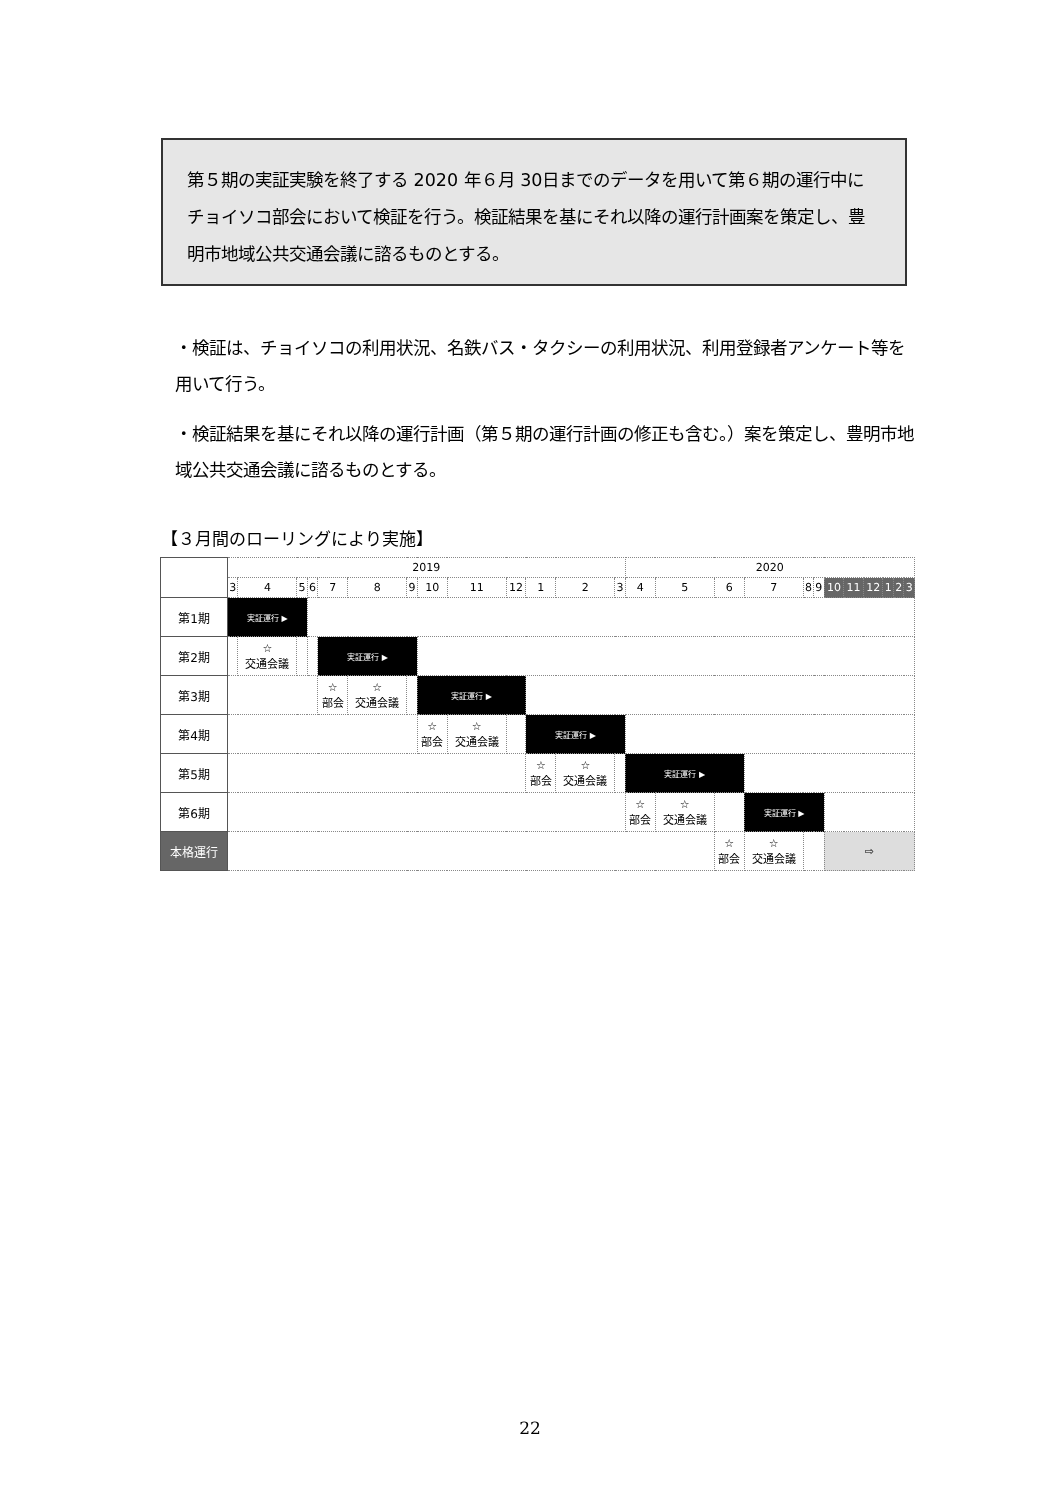第５期の実証実験を終了する 2020 年６月 30日までのデータを用いて第６期の運行中にチョイソコ部会において検証を行う。検証結果を基にそれ以降の運行計画案を策定し、豊明市地域公共交通会議に諮るものとする。
・検証は、チョイソコの利用状況、名鉄バス・タクシーの利用状況、利用登録者アンケート等を用いて行う。
・検証結果を基にそれ以降の運行計画（第５期の運行計画の修正も含む。）案を策定し、豊明市地域公共交通会議に諮るものとする。
【３月間のローリングにより実施】
| | 2019 | | | | | | | | | | | | | 2020 | | | | | | | | | | | |
| --- | --- | --- | --- | --- | --- | --- | --- | --- | --- | --- | --- | --- | --- | --- | --- | --- | --- | --- | --- | --- | --- | --- | --- | --- | --- |
| | 3 | 4 | 5 | 6 | 7 | 8 | 9 | 10 | 11 | 12 | 1 | 2 | 3 | 4 | 5 | 6 | 7 | 8 | 9 | 10 | 11 | 12 | 1 | 2 | 3 |
| 第1期 | 実証運行 ▶ | | | | | | | | | | | | | | | | | | | | | | | | |
| 第2期 | | ☆ 交通会議 | | | 実証運行 ▶ | | | | | | | | | | | | | | | | | | | | |
| 第3期 | | | | | ☆ 部会 | ☆ 交通会議 | | 実証運行 ▶ | | | | | | | | | | | | | | | | | |
| 第4期 | | | | | | | | ☆ 部会 | ☆ 交通会議 | | 実証運行 ▶ | | | | | | | | | | | | | | |
| 第5期 | | | | | | | | | | | ☆ 部会 | ☆ 交通会議 | | 実証運行 ▶ | | | | | | | | | | | |
| 第6期 | | | | | | | | | | | | | | ☆ 部会 | ☆ 交通会議 | | 実証運行 ▶ | | | | | | | | |
| 本格運行 | | | | | | | | | | | | | | | | ☆ 部会 | ☆ 交通会議 | | | ⇨ | | | | | |
22